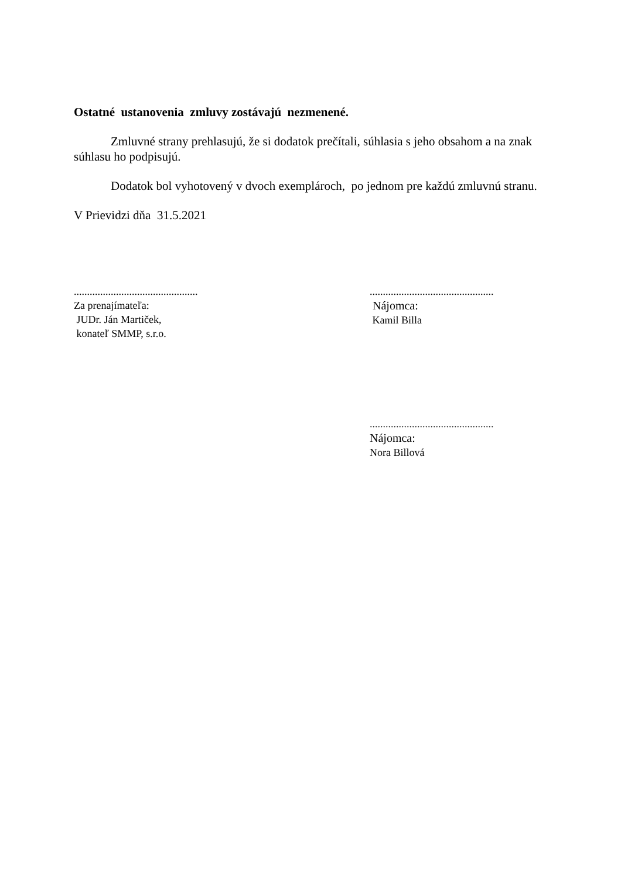Ostatné ustanovenia zmluvy zostávajú nezmenené.
Zmluvné strany prehlasujú, že si dodatok prečítali, súhlasia s jeho obsahom a na znak súhlasu ho podpisujú.
Dodatok bol vyhotovený v dvoch exemplároch, po jednom pre každú zmluvnú stranu.
V Prievidzi dňa 31.5.2021
...............................................
Za prenajímateľa:
JUDr. Ján Martiček,
konateľ SMMP, s.r.o.
...............................................
Nájomca:
Kamil Billa
...............................................
Nájomca:
Nora Billová